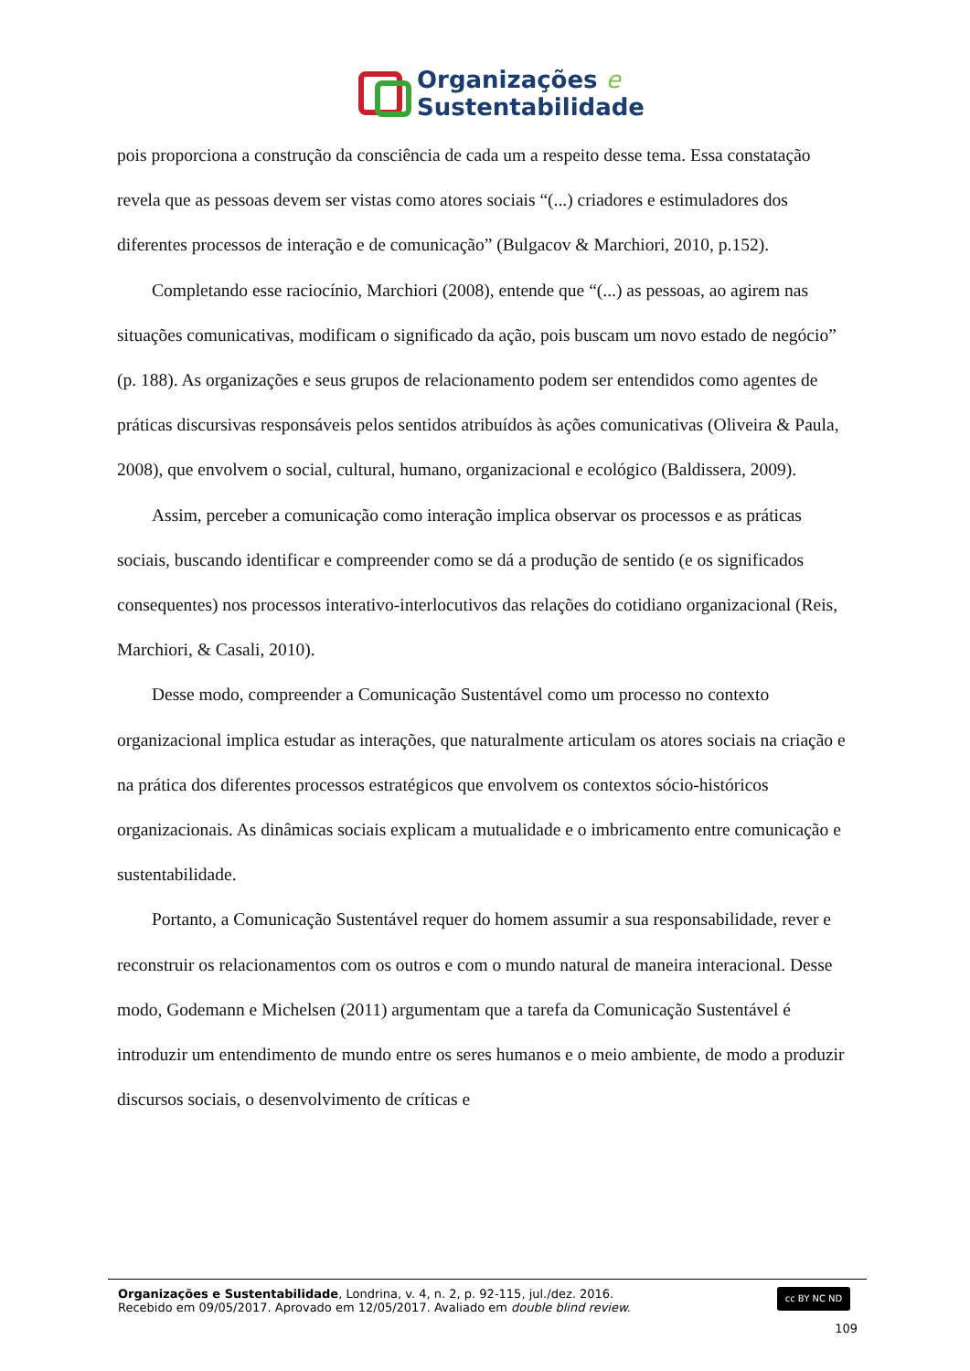Organizações e
Sustentabilidade
pois proporciona a construção da consciência de cada um a respeito desse tema. Essa constatação revela que as pessoas devem ser vistas como atores sociais “(...) criadores e estimuladores dos diferentes processos de interação e de comunicação” (Bulgacov & Marchiori, 2010, p.152).
Completando esse raciocínio, Marchiori (2008), entende que “(...) as pessoas, ao agirem nas situações comunicativas, modificam o significado da ação, pois buscam um novo estado de negócio” (p. 188). As organizações e seus grupos de relacionamento podem ser entendidos como agentes de práticas discursivas responsáveis pelos sentidos atribuídos às ações comunicativas (Oliveira & Paula, 2008), que envolvem o social, cultural, humano, organizacional e ecológico (Baldissera, 2009).
Assim, perceber a comunicação como interação implica observar os processos e as práticas sociais, buscando identificar e compreender como se dá a produção de sentido (e os significados consequentes) nos processos interativo-interlocutivos das relações do cotidiano organizacional (Reis, Marchiori, & Casali, 2010).
Desse modo, compreender a Comunicação Sustentável como um processo no contexto organizacional implica estudar as interações, que naturalmente articulam os atores sociais na criação e na prática dos diferentes processos estratégicos que envolvem os contextos sócio-históricos organizacionais. As dinâmicas sociais explicam a mutualidade e o imbricamento entre comunicação e sustentabilidade.
Portanto, a Comunicação Sustentável requer do homem assumir a sua responsabilidade, rever e reconstruir os relacionamentos com os outros e com o mundo natural de maneira interacional. Desse modo, Godemann e Michelsen (2011) argumentam que a tarefa da Comunicação Sustentável é introduzir um entendimento de mundo entre os seres humanos e o meio ambiente, de modo a produzir discursos sociais, o desenvolvimento de críticas e
Organizações e Sustentabilidade, Londrina, v. 4, n. 2, p. 92-115, jul./dez. 2016.
Recebido em 09/05/2017. Aprovado em 12/05/2017. Avaliado em double blind review.
cc BY NC ND
109